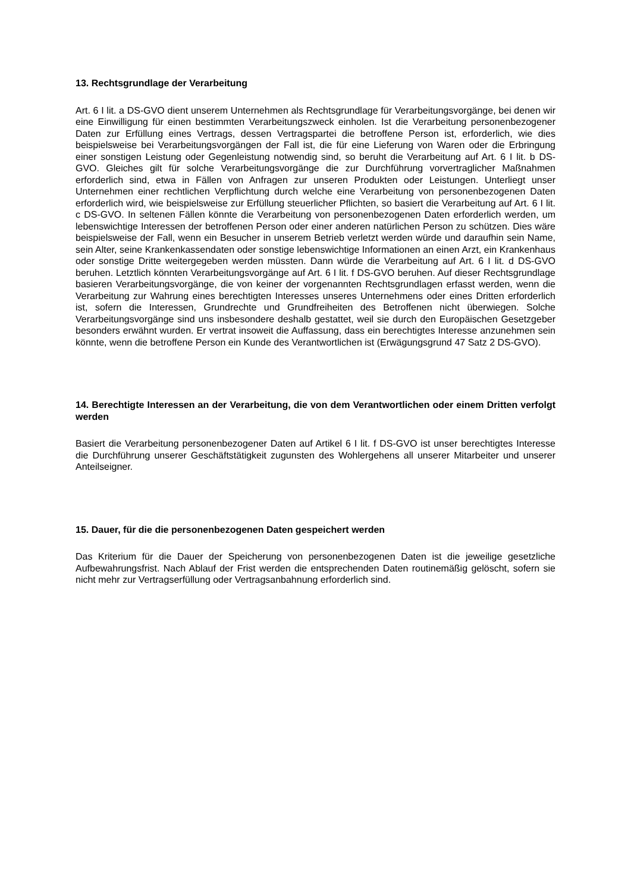13. Rechtsgrundlage der Verarbeitung
Art. 6 I lit. a DS-GVO dient unserem Unternehmen als Rechtsgrundlage für Verarbeitungsvorgänge, bei denen wir eine Einwilligung für einen bestimmten Verarbeitungszweck einholen. Ist die Verarbeitung personenbezogener Daten zur Erfüllung eines Vertrags, dessen Vertragspartei die betroffene Person ist, erforderlich, wie dies beispielsweise bei Verarbeitungsvorgängen der Fall ist, die für eine Lieferung von Waren oder die Erbringung einer sonstigen Leistung oder Gegenleistung notwendig sind, so beruht die Verarbeitung auf Art. 6 I lit. b DS-GVO. Gleiches gilt für solche Verarbeitungsvorgänge die zur Durchführung vorvertraglicher Maßnahmen erforderlich sind, etwa in Fällen von Anfragen zur unseren Produkten oder Leistungen. Unterliegt unser Unternehmen einer rechtlichen Verpflichtung durch welche eine Verarbeitung von personenbezogenen Daten erforderlich wird, wie beispielsweise zur Erfüllung steuerlicher Pflichten, so basiert die Verarbeitung auf Art. 6 I lit. c DS-GVO. In seltenen Fällen könnte die Verarbeitung von personenbezogenen Daten erforderlich werden, um lebenswichtige Interessen der betroffenen Person oder einer anderen natürlichen Person zu schützen. Dies wäre beispielsweise der Fall, wenn ein Besucher in unserem Betrieb verletzt werden würde und daraufhin sein Name, sein Alter, seine Krankenkassendaten oder sonstige lebenswichtige Informationen an einen Arzt, ein Krankenhaus oder sonstige Dritte weitergegeben werden müssten. Dann würde die Verarbeitung auf Art. 6 I lit. d DS-GVO beruhen. Letztlich könnten Verarbeitungsvorgänge auf Art. 6 I lit. f DS-GVO beruhen. Auf dieser Rechtsgrundlage basieren Verarbeitungsvorgänge, die von keiner der vorgenannten Rechtsgrundlagen erfasst werden, wenn die Verarbeitung zur Wahrung eines berechtigten Interesses unseres Unternehmens oder eines Dritten erforderlich ist, sofern die Interessen, Grundrechte und Grundfreiheiten des Betroffenen nicht überwiegen. Solche Verarbeitungsvorgänge sind uns insbesondere deshalb gestattet, weil sie durch den Europäischen Gesetzgeber besonders erwähnt wurden. Er vertrat insoweit die Auffassung, dass ein berechtigtes Interesse anzunehmen sein könnte, wenn die betroffene Person ein Kunde des Verantwortlichen ist (Erwägungsgrund 47 Satz 2 DS-GVO).
14. Berechtigte Interessen an der Verarbeitung, die von dem Verantwortlichen oder einem Dritten verfolgt werden
Basiert die Verarbeitung personenbezogener Daten auf Artikel 6 I lit. f DS-GVO ist unser berechtigtes Interesse die Durchführung unserer Geschäftstätigkeit zugunsten des Wohlergehens all unserer Mitarbeiter und unserer Anteilseigner.
15. Dauer, für die die personenbezogenen Daten gespeichert werden
Das Kriterium für die Dauer der Speicherung von personenbezogenen Daten ist die jeweilige gesetzliche Aufbewahrungsfrist. Nach Ablauf der Frist werden die entsprechenden Daten routinemäßig gelöscht, sofern sie nicht mehr zur Vertragserfüllung oder Vertragsanbahnung erforderlich sind.